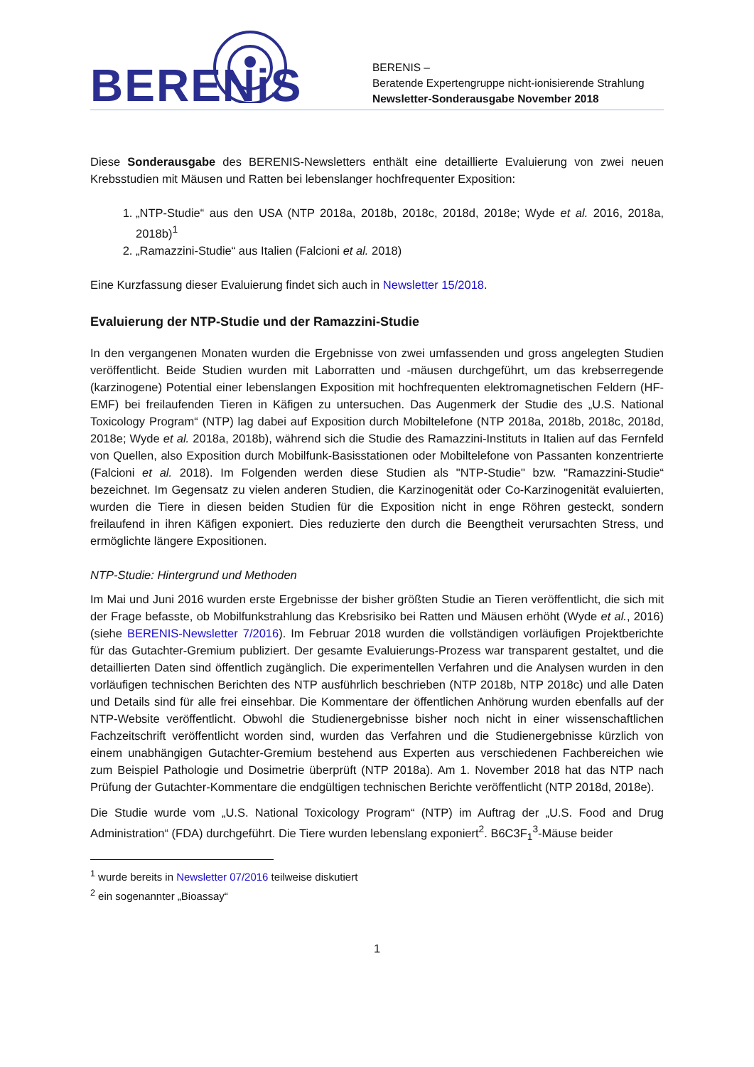BERENiS
BERENIS –
Beratende Expertengruppe nicht-ionisierende Strahlung
Newsletter-Sonderausgabe November 2018
Diese Sonderausgabe des BERENIS-Newsletters enthält eine detaillierte Evaluierung von zwei neuen Krebsstudien mit Mäusen und Ratten bei lebenslanger hochfrequenter Exposition:
1. „NTP-Studie“ aus den USA (NTP 2018a, 2018b, 2018c, 2018d, 2018e; Wyde et al. 2016, 2018a, 2018b)<sup>1</sup>
2. „Ramazzini-Studie“ aus Italien (Falcioni et al. 2018)
Eine Kurzfassung dieser Evaluierung findet sich auch in Newsletter 15/2018.
Evaluierung der NTP-Studie und der Ramazzini-Studie
In den vergangenen Monaten wurden die Ergebnisse von zwei umfassenden und gross angelegten Studien veröffentlicht. Beide Studien wurden mit Laborratten und -mäusen durchgeführt, um das krebserregende (karzinogene) Potential einer lebenslangen Exposition mit hochfrequenten elektromagnetischen Feldern (HF-EMF) bei freilaufenden Tieren in Käfigen zu untersuchen. Das Augenmerk der Studie des „U.S. National Toxicology Program“ (NTP) lag dabei auf Exposition durch Mobiltelefone (NTP 2018a, 2018b, 2018c, 2018d, 2018e; Wyde et al. 2018a, 2018b), während sich die Studie des Ramazzini-Instituts in Italien auf das Fernfeld von Quellen, also Exposition durch Mobilfunk-Basisstationen oder Mobiltelefone von Passanten konzentrierte (Falcioni et al. 2018). Im Folgenden werden diese Studien als "NTP-Studie" bzw. "Ramazzini-Studie“ bezeichnet. Im Gegensatz zu vielen anderen Studien, die Karzinogenität oder Co-Karzinogenität evaluierten, wurden die Tiere in diesen beiden Studien für die Exposition nicht in enge Röhren gesteckt, sondern freilaufend in ihren Käfigen exponiert. Dies reduzierte den durch die Beengtheit verursachten Stress, und ermöglichte längere Expositionen.
NTP-Studie: Hintergrund und Methoden
Im Mai und Juni 2016 wurden erste Ergebnisse der bisher größten Studie an Tieren veröffentlicht, die sich mit der Frage befasste, ob Mobilfunkstrahlung das Krebsrisiko bei Ratten und Mäusen erhöht (Wyde et al., 2016) (siehe BERENIS-Newsletter 7/2016). Im Februar 2018 wurden die vollständigen vorläufigen Projektberichte für das Gutachter-Gremium publiziert. Der gesamte Evaluierungs-Prozess war transparent gestaltet, und die detaillierten Daten sind öffentlich zugänglich. Die experimentellen Verfahren und die Analysen wurden in den vorläufigen technischen Berichten des NTP ausführlich beschrieben (NTP 2018b, NTP 2018c) und alle Daten und Details sind für alle frei einsehbar. Die Kommentare der öffentlichen Anhörung wurden ebenfalls auf der NTP-Website veröffentlicht. Obwohl die Studienergebnisse bisher noch nicht in einer wissenschaftlichen Fachzeitschrift veröffentlicht worden sind, wurden das Verfahren und die Studienergebnisse kürzlich von einem unabhängigen Gutachter-Gremium bestehend aus Experten aus verschiedenen Fachbereichen wie zum Beispiel Pathologie und Dosimetrie überprüft (NTP 2018a). Am 1. November 2018 hat das NTP nach Prüfung der Gutachter-Kommentare die endgültigen technischen Berichte veröffentlicht (NTP 2018d, 2018e).
Die Studie wurde vom „U.S. National Toxicology Program“ (NTP) im Auftrag der „U.S. Food and Drug Administration“ (FDA) durchgeführt. Die Tiere wurden lebenslang exponiert<sup>2</sup>. B6C3F<sub>1</sub><sup>3</sup>-Mäuse beider
<sup>1</sup> wurde bereits in Newsletter 07/2016 teilweise diskutiert
<sup>2</sup> ein sogenannter „Bioassay“
1